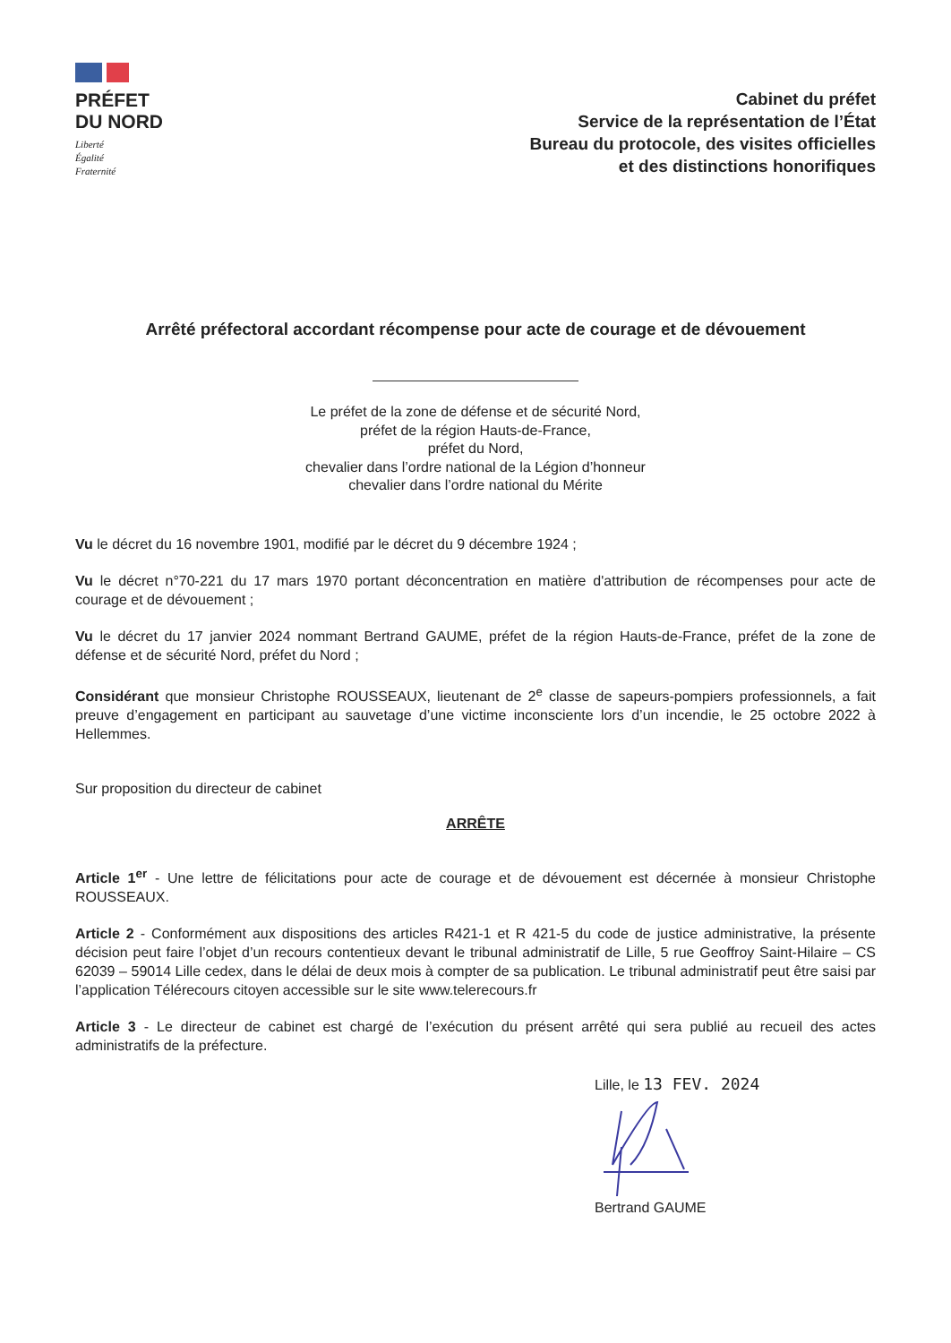PRÉFET
DU NORD
Liberté
Égalité
Fraternité
Cabinet du préfet
Service de la représentation de l’État
Bureau du protocole, des visites officielles
et des distinctions honorifiques
Arrêté préfectoral accordant récompense pour acte de courage et de dévouement
Le préfet de la zone de défense et de sécurité Nord,
préfet de la région Hauts-de-France,
préfet du Nord,
chevalier dans l’ordre national de la Légion d’honneur
chevalier dans l’ordre national du Mérite
Vu le décret du 16 novembre 1901, modifié par le décret du 9 décembre 1924 ;
Vu le décret n°70-221 du 17 mars 1970 portant déconcentration en matière d'attribution de récompenses pour acte de courage et de dévouement ;
Vu le décret du 17 janvier 2024 nommant Bertrand GAUME, préfet de la région Hauts-de-France, préfet de la zone de défense et de sécurité Nord, préfet du Nord ;
Considérant que monsieur Christophe ROUSSEAUX, lieutenant de 2<sup>e</sup> classe de sapeurs-pompiers professionnels, a fait preuve d’engagement en participant au sauvetage d’une victime inconsciente lors d’un incendie, le 25 octobre 2022 à Hellemmes.
Sur proposition du directeur de cabinet
ARRÊTE
Article 1<sup>er</sup> - Une lettre de félicitations pour acte de courage et de dévouement est décernée à monsieur Christophe ROUSSEAUX.
Article 2 - Conformément aux dispositions des articles R421-1 et R 421-5 du code de justice administrative, la présente décision peut faire l’objet d’un recours contentieux devant le tribunal administratif de Lille, 5 rue Geoffroy Saint-Hilaire – CS 62039 – 59014 Lille cedex, dans le délai de deux mois à compter de sa publication. Le tribunal administratif peut être saisi par l’application Télérecours citoyen accessible sur le site www.telerecours.fr
Article 3 - Le directeur de cabinet est chargé de l’exécution du présent arrêté qui sera publié au recueil des actes administratifs de la préfecture.
Lille, le 13 FEV. 2024
Bertrand GAUME